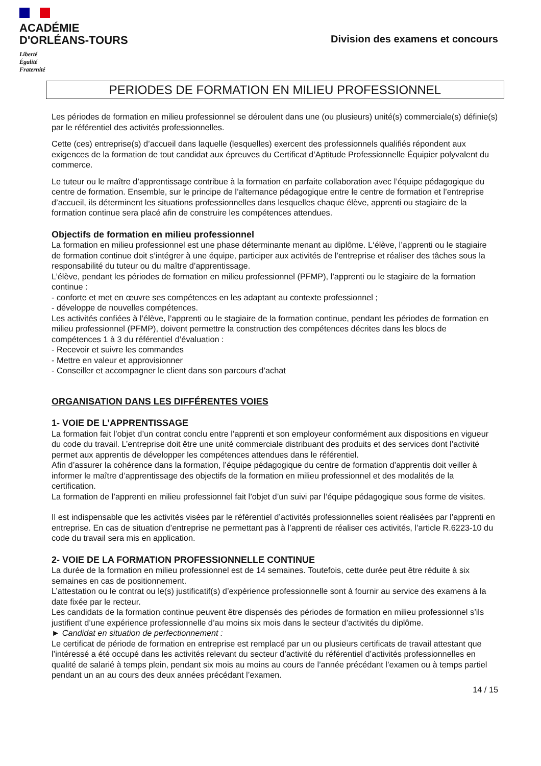ACADÉMIE
D'ORLÉANS-TOURS
Liberté
Égalité
Fraternité
Division des examens et concours
PERIODES DE FORMATION EN MILIEU PROFESSIONNEL
Les périodes de formation en milieu professionnel se déroulent dans une (ou plusieurs) unité(s) commerciale(s) définie(s) par le référentiel des activités professionnelles.
Cette (ces) entreprise(s) d’accueil dans laquelle (lesquelles) exercent des professionnels qualifiés répondent aux exigences de la formation de tout candidat aux épreuves du Certificat d’Aptitude Professionnelle Équipier polyvalent du commerce.
Le tuteur ou le maître d’apprentissage contribue à la formation en parfaite collaboration avec l’équipe pédagogique du centre de formation. Ensemble, sur le principe de l’alternance pédagogique entre le centre de formation et l’entreprise d’accueil, ils déterminent les situations professionnelles dans lesquelles chaque élève, apprenti ou stagiaire de la formation continue sera placé afin de construire les compétences attendues.
Objectifs de formation en milieu professionnel
La formation en milieu professionnel est une phase déterminante menant au diplôme. L‘élève, l’apprenti ou le stagiaire de formation continue doit s’intégrer à une équipe, participer aux activités de l’entreprise et réaliser des tâches sous la responsabilité du tuteur ou du maître d’apprentissage.
L’élève, pendant les périodes de formation en milieu professionnel (PFMP), l’apprenti ou le stagiaire de la formation continue :
- conforte et met en œuvre ses compétences en les adaptant au contexte professionnel ;
- développe de nouvelles compétences.
Les activités confiées à l’élève, l’apprenti ou le stagiaire de la formation continue, pendant les périodes de formation en milieu professionnel (PFMP), doivent permettre la construction des compétences décrites dans les blocs de compétences 1 à 3 du référentiel d’évaluation :
- Recevoir et suivre les commandes
- Mettre en valeur et approvisionner
- Conseiller et accompagner le client dans son parcours d’achat
ORGANISATION DANS LES DIFFÉRENTES VOIES
1- VOIE DE L’APPRENTISSAGE
La formation fait l’objet d’un contrat conclu entre l’apprenti et son employeur conformément aux dispositions en vigueur du code du travail. L’entreprise doit être une unité commerciale distribuant des produits et des services dont l’activité permet aux apprentis de développer les compétences attendues dans le référentiel.
Afin d’assurer la cohérence dans la formation, l’équipe pédagogique du centre de formation d’apprentis doit veiller à informer le maître d’apprentissage des objectifs de la formation en milieu professionnel et des modalités de la certification.
La formation de l’apprenti en milieu professionnel fait l’objet d’un suivi par l’équipe pédagogique sous forme de visites.
Il est indispensable que les activités visées par le référentiel d’activités professionnelles soient réalisées par l’apprenti en entreprise. En cas de situation d’entreprise ne permettant pas à l’apprenti de réaliser ces activités, l’article R.6223-10 du code du travail sera mis en application.
2- VOIE DE LA FORMATION PROFESSIONNELLE CONTINUE
La durée de la formation en milieu professionnel est de 14 semaines. Toutefois, cette durée peut être réduite à six semaines en cas de positionnement.
L’attestation ou le contrat ou le(s) justificatif(s) d’expérience professionnelle sont à fournir au service des examens à la date fixée par le recteur.
Les candidats de la formation continue peuvent être dispensés des périodes de formation en milieu professionnel s’ils justifient d’une expérience professionnelle d’au moins six mois dans le secteur d’activités du diplôme.
► Candidat en situation de perfectionnement :
Le certificat de période de formation en entreprise est remplacé par un ou plusieurs certificats de travail attestant que l’intéressé a été occupé dans les activités relevant du secteur d’activité du référentiel d’activités professionnelles en qualité de salarié à temps plein, pendant six mois au moins au cours de l’année précédant l’examen ou à temps partiel pendant un an au cours des deux années précédant l’examen.
14 / 15